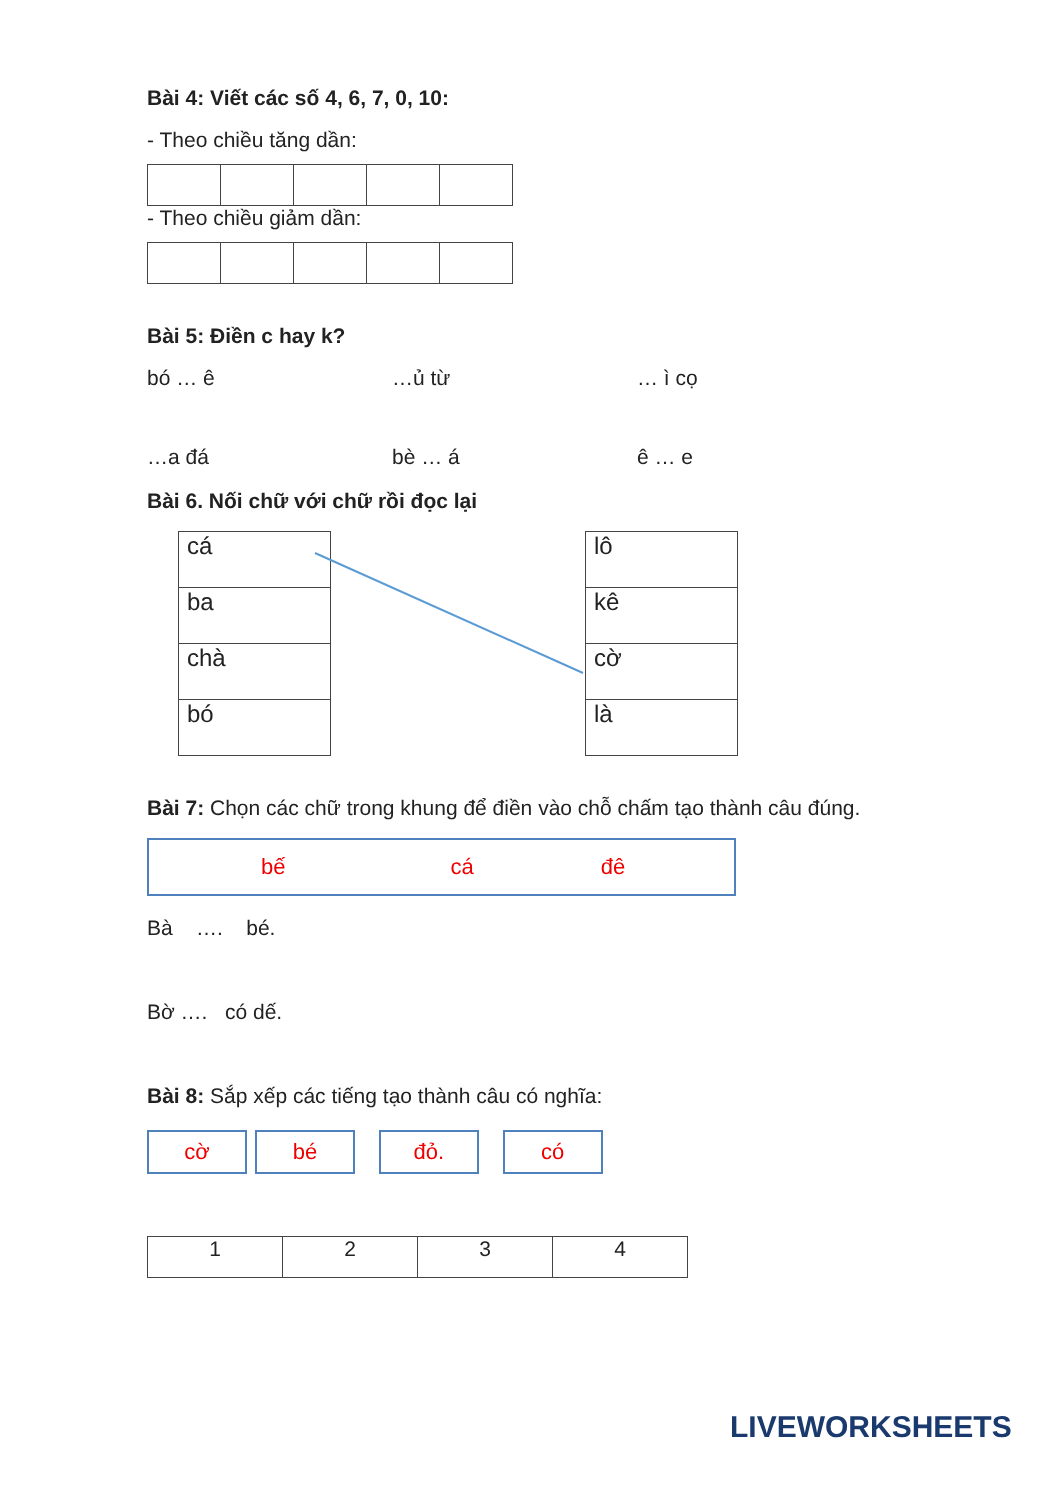Bài 4: Viết các số 4, 6, 7, 0, 10:
- Theo chiều tăng dần:
- Theo chiều giảm dần:
Bài 5: Điền c hay k?
bó … ê …ủ từ … ì cọ
…a đá bè … á ê … e
Bài 6. Nối chữ với chữ rồi đọc lại
| cá |
| ba |
| chà |
| bó |
| lô |
| kê |
| cờ |
| là |
Bài 7: Chọn các chữ trong khung để điền vào chỗ chấm tạo thành câu đúng.
bế cá đê
Bà …. bé.
Bờ …. có dế.
Bài 8: Sắp xếp các tiếng tạo thành câu có nghĩa:
cờ bé đỏ. có
| 1 | 2 | 3 | 4 |
LIVEWORKSHEETS